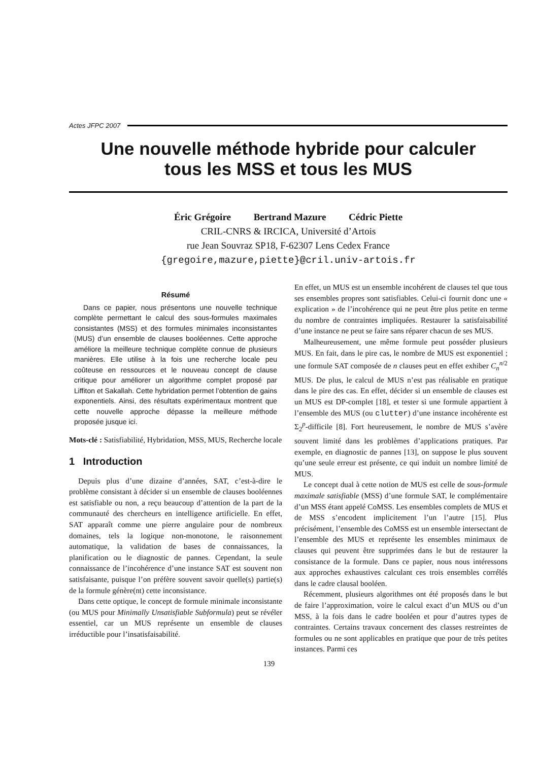Actes JFPC 2007
Une nouvelle méthode hybride pour calculer
tous les MSS et tous les MUS
Éric Grégoire Bertrand Mazure Cédric Piette
CRIL-CNRS & IRCICA, Université d’Artois
rue Jean Souvraz SP18, F-62307 Lens Cedex France
{gregoire,mazure,piette}@cril.univ-artois.fr
Résumé
Dans ce papier, nous présentons une nouvelle technique complète permettant le calcul des sous-formules maximales consistantes (MSS) et des formules minimales inconsistantes (MUS) d’un ensemble de clauses booléennes. Cette approche améliore la meilleure technique complète connue de plusieurs manières. Elle utilise à la fois une recherche locale peu coûteuse en ressources et le nouveau concept de clause critique pour améliorer un algorithme complet proposé par Liffiton et Sakallah. Cette hybridation permet l’obtention de gains exponentiels. Ainsi, des résultats expérimentaux montrent que cette nouvelle approche dépasse la meilleure méthode proposée jusque ici.
Mots-clé : Satisfiabilité, Hybridation, MSS, MUS, Recherche locale
1 Introduction
Depuis plus d’une dizaine d’années, SAT, c’est-à-dire le problème consistant à décider si un ensemble de clauses booléennes est satisfiable ou non, a reçu beaucoup d’attention de la part de la communauté des chercheurs en intelligence artificielle. En effet, SAT apparaît comme une pierre angulaire pour de nombreux domaines, tels la logique non-monotone, le raisonnement automatique, la validation de bases de connaissances, la planification ou le diagnostic de pannes. Cependant, la seule connaissance de l’incohérence d’une instance SAT est souvent non satisfaisante, puisque l’on préfère souvent savoir quelle(s) partie(s) de la formule génère(nt) cette inconsistance.
Dans cette optique, le concept de formule minimale inconsistante (ou MUS pour Minimally Unsatisfiable Subformula) peut se révéler essentiel, car un MUS représente un ensemble de clauses irréductible pour l’insatisfaisabilité.
En effet, un MUS est un ensemble incohérent de clauses tel que tous ses ensembles propres sont satisfiables. Celui-ci fournit donc une « explication » de l’incohérence qui ne peut être plus petite en terme du nombre de contraintes impliquées. Restaurer la satisfaisabilité d’une instance ne peut se faire sans réparer chacun de ses MUS.
Malheureusement, une même formule peut posséder plusieurs MUS. En fait, dans le pire cas, le nombre de MUS est exponentiel ; une formule SAT composée de n clauses peut en effet exhiber C<sub>n</sub><sup>n/2</sup> MUS. De plus, le calcul de MUS n’est pas réalisable en pratique dans le pire des cas. En effet, décider si un ensemble de clauses est un MUS est DP-complet [18], et tester si une formule appartient à l’ensemble des MUS (ou clutter) d’une instance incohérente est Σ<sub>2</sub><sup>p</sup>-difficile [8]. Fort heureusement, le nombre de MUS s’avère souvent limité dans les problèmes d’applications pratiques. Par exemple, en diagnostic de pannes [13], on suppose le plus souvent qu’une seule erreur est présente, ce qui induit un nombre limité de MUS.
Le concept dual à cette notion de MUS est celle de sous-formule maximale satisfiable (MSS) d’une formule SAT, le complémentaire d’un MSS étant appelé CoMSS. Les ensembles complets de MUS et de MSS s’encodent implicitement l’un l’autre [15]. Plus précisément, l’ensemble des CoMSS est un ensemble intersectant de l’ensemble des MUS et représente les ensembles minimaux de clauses qui peuvent être supprimées dans le but de restaurer la consistance de la formule. Dans ce papier, nous nous intéressons aux approches exhaustives calculant ces trois ensembles corrélés dans le cadre clausal booléen.
Récemment, plusieurs algorithmes ont été proposés dans le but de faire l’approximation, voire le calcul exact d’un MUS ou d’un MSS, à la fois dans le cadre booléen et pour d’autres types de contraintes. Certains travaux concernent des classes restreintes de formules ou ne sont applicables en pratique que pour de très petites instances. Parmi ces
139